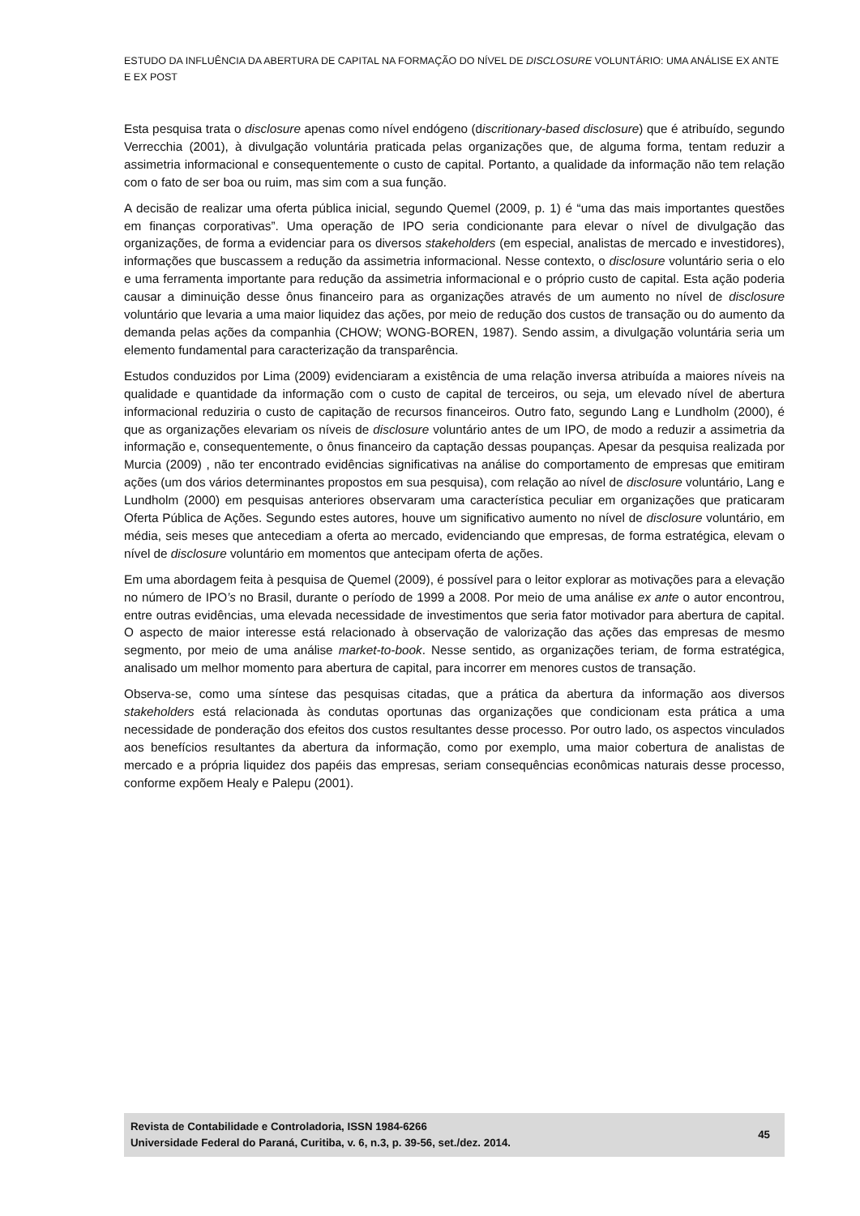ESTUDO DA INFLUÊNCIA DA ABERTURA DE CAPITAL NA FORMAÇÃO DO NÍVEL DE DISCLOSURE VOLUNTÁRIO: UMA ANÁLISE EX ANTE E EX POST
Esta pesquisa trata o disclosure apenas como nível endógeno (discritionary-based disclosure) que é atribuído, segundo Verrecchia (2001), à divulgação voluntária praticada pelas organizações que, de alguma forma, tentam reduzir a assimetria informacional e consequentemente o custo de capital. Portanto, a qualidade da informação não tem relação com o fato de ser boa ou ruim, mas sim com a sua função.
A decisão de realizar uma oferta pública inicial, segundo Quemel (2009, p. 1) é “uma das mais importantes questões em finanças corporativas”. Uma operação de IPO seria condicionante para elevar o nível de divulgação das organizações, de forma a evidenciar para os diversos stakeholders (em especial, analistas de mercado e investidores), informações que buscassem a redução da assimetria informacional. Nesse contexto, o disclosure voluntário seria o elo e uma ferramenta importante para redução da assimetria informacional e o próprio custo de capital. Esta ação poderia causar a diminuição desse ônus financeiro para as organizações através de um aumento no nível de disclosure voluntário que levaria a uma maior liquidez das ações, por meio de redução dos custos de transação ou do aumento da demanda pelas ações da companhia (CHOW; WONG-BOREN, 1987). Sendo assim, a divulgação voluntária seria um elemento fundamental para caracterização da transparência.
Estudos conduzidos por Lima (2009) evidenciaram a existência de uma relação inversa atribuída a maiores níveis na qualidade e quantidade da informação com o custo de capital de terceiros, ou seja, um elevado nível de abertura informacional reduziria o custo de capitação de recursos financeiros. Outro fato, segundo Lang e Lundholm (2000), é que as organizações elevariam os níveis de disclosure voluntário antes de um IPO, de modo a reduzir a assimetria da informação e, consequentemente, o ônus financeiro da captação dessas poupanças. Apesar da pesquisa realizada por Murcia (2009) , não ter encontrado evidências significativas na análise do comportamento de empresas que emitiram ações (um dos vários determinantes propostos em sua pesquisa), com relação ao nível de disclosure voluntário, Lang e Lundholm (2000) em pesquisas anteriores observaram uma característica peculiar em organizações que praticaram Oferta Pública de Ações. Segundo estes autores, houve um significativo aumento no nível de disclosure voluntário, em média, seis meses que antecediam a oferta ao mercado, evidenciando que empresas, de forma estratégica, elevam o nível de disclosure voluntário em momentos que antecipam oferta de ações.
Em uma abordagem feita à pesquisa de Quemel (2009), é possível para o leitor explorar as motivações para a elevação no número de IPO’s no Brasil, durante o período de 1999 a 2008. Por meio de uma análise ex ante o autor encontrou, entre outras evidências, uma elevada necessidade de investimentos que seria fator motivador para abertura de capital. O aspecto de maior interesse está relacionado à observação de valorização das ações das empresas de mesmo segmento, por meio de uma análise market-to-book. Nesse sentido, as organizações teriam, de forma estratégica, analisado um melhor momento para abertura de capital, para incorrer em menores custos de transação.
Observa-se, como uma síntese das pesquisas citadas, que a prática da abertura da informação aos diversos stakeholders está relacionada às condutas oportunas das organizações que condicionam esta prática a uma necessidade de ponderação dos efeitos dos custos resultantes desse processo. Por outro lado, os aspectos vinculados aos benefícios resultantes da abertura da informação, como por exemplo, uma maior cobertura de analistas de mercado e a própria liquidez dos papéis das empresas, seriam consequências econômicas naturais desse processo, conforme expõem Healy e Palepu (2001).
Revista de Contabilidade e Controladoria, ISSN 1984-6266
Universidade Federal do Paraná, Curitiba, v. 6, n.3, p. 39-56, set./dez. 2014.
45